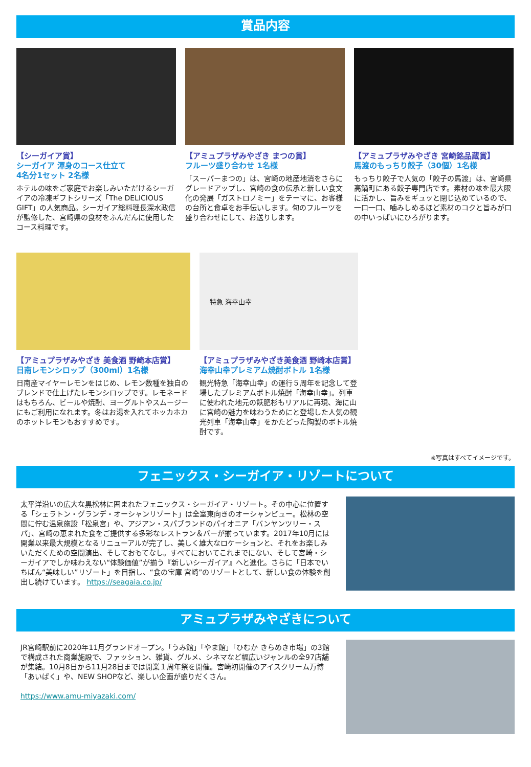賞品内容
【シーガイア賞】
シーガイア 渾身のコース仕立て
4名分1セット 2名様
ホテルの味をご家庭でお楽しみいただけるシーガイアの冷凍ギフトシリーズ「The DELICIOUS GIFT」の人気商品。シーガイア総料理長深水政信が監修した、宮崎県の食材をふんだんに使用したコース料理です。
【アミュプラザみやざき まつの賞】
フルーツ盛り合わせ 1名様
「スーパーまつの」は、宮崎の地産地消をさらにグレードアップし、宮崎の食の伝承と新しい食文化の発展「ガストロノミー」をテーマに、お客様の台所と食卓をお手伝いします。旬のフルーツを盛り合わせにして、お送りします。
【アミュプラザみやざき 宮崎銘品蔵賞】
馬渡のもっちり餃子（30個）1名様
もっちり餃子で人気の「餃子の馬渡」は、宮崎県高鍋町にある餃子専門店です。素材の味を最大限に活かし、旨みをギュッと閉じ込めているので、一口一口、噛みしめるほど素材のコクと旨みが口の中いっぱいにひろがります。
【アミュプラザみやざき 美食酒 野崎本店賞】
日南レモンシロップ（300ml）1名様
日南産マイヤーレモンをはじめ、レモン数種を独自のブレンドで仕上げたレモンシロップです。レモネードはもちろん、ビールや焼酎、ヨーグルトやスムージーにもご利用になれます。冬はお湯を入れてホッカホカのホットレモンもおすすめです。
特急 海幸山幸
【アミュプラザみやざき美食酒 野崎本店賞】
海幸山幸プレミアム焼酎ボトル 1名様
観光特急「海幸山幸」の運行５周年を記念して登場したプレミアムボトル焼酎「海幸山幸」。列車に使われた地元の飫肥杉もリアルに再現、海に山に宮崎の魅力を味わうためにと登場した人気の観光列車「海幸山幸」をかたどった陶製のボトル焼酎です。
※写真はすべてイメージです。
フェニックス・シーガイア・リゾートについて
太平洋沿いの広大な黒松林に囲まれたフェニックス・シーガイア・リゾート。その中心に位置する「シェラトン・グランデ・オーシャンリゾート」は全室東向きのオーシャンビュー。松林の空間に佇む温泉施設「松泉宮」や、アジアン・スパブランドのパイオニア「バンヤンツリー・スパ」、宮崎の恵まれた食をご提供する多彩なレストラン＆バーが揃っています。2017年10月には開業以来最大規模となるリニューアルが完了し、美しく雄大なロケーションと、それをお楽しみいただくための空間演出、そしておもてなし。すべてにおいてこれまでにない、そして宮崎・シーガイアでしか味わえない“体験価値”が揃う『新しいシーガイア』へと進化。さらに「日本でいちばん“美味しい”リゾート」を目指し、“食の宝庫 宮崎”のリゾートとして、新しい食の体験を創出し続けています。 https://seagaia.co.jp/
アミュプラザみやざきについて
JR宮崎駅前に2020年11月グランドオープン。「うみ館」「やま館」「ひむか きらめき市場」の3館で構成された商業施設で、ファッション、雑貨、グルメ、シネマなど幅広いジャンルの全97店舗が集結。10月8日から11月28日までは開業１周年祭を開催。宮崎初開催のアイスクリーム万博「あいぱく」や、NEW SHOPなど、楽しい企画が盛りだくさん。
https://www.amu-miyazaki.com/